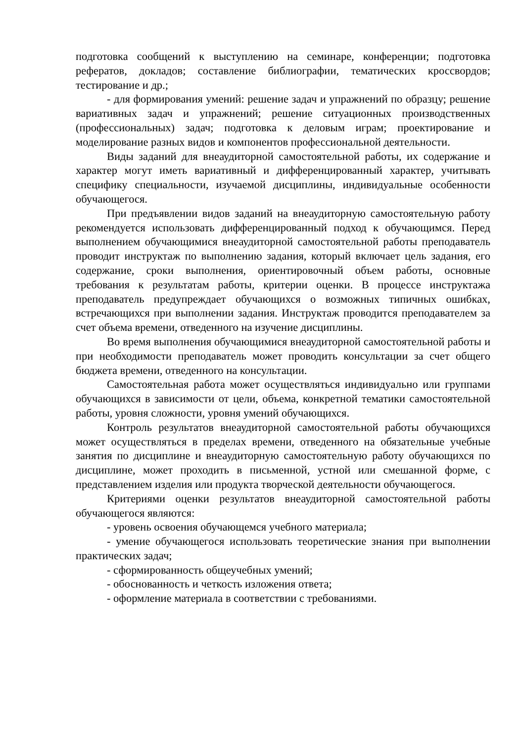подготовка сообщений к выступлению на семинаре, конференции; подготовка рефератов, докладов; составление библиографии, тематических кроссвордов; тестирование и др.;
- для формирования умений: решение задач и упражнений по образцу; решение вариативных задач и упражнений; решение ситуационных производственных (профессиональных) задач; подготовка к деловым играм; проектирование и моделирование разных видов и компонентов профессиональной деятельности.
Виды заданий для внеаудиторной самостоятельной работы, их содержание и характер могут иметь вариативный и дифференцированный характер, учитывать специфику специальности, изучаемой дисциплины, индивидуальные особенности обучающегося.
При предъявлении видов заданий на внеаудиторную самостоятельную работу рекомендуется использовать дифференцированный подход к обучающимся. Перед выполнением обучающимися внеаудиторной самостоятельной работы преподаватель проводит инструктаж по выполнению задания, который включает цель задания, его содержание, сроки выполнения, ориентировочный объем работы, основные требования к результатам работы, критерии оценки. В процессе инструктажа преподаватель предупреждает обучающихся о возможных типичных ошибках, встречающихся при выполнении задания. Инструктаж проводится преподавателем за счет объема времени, отведенного на изучение дисциплины.
Во время выполнения обучающимися внеаудиторной самостоятельной работы и при необходимости преподаватель может проводить консультации за счет общего бюджета времени, отведенного на консультации.
Самостоятельная работа может осуществляться индивидуально или группами обучающихся в зависимости от цели, объема, конкретной тематики самостоятельной работы, уровня сложности, уровня умений обучающихся.
Контроль результатов внеаудиторной самостоятельной работы обучающихся может осуществляться в пределах времени, отведенного на обязательные учебные занятия по дисциплине и внеаудиторную самостоятельную работу обучающихся по дисциплине, может проходить в письменной, устной или смешанной форме, с представлением изделия или продукта творческой деятельности обучающегося.
Критериями оценки результатов внеаудиторной самостоятельной работы обучающегося являются:
- уровень освоения обучающемся учебного материала;
- умение обучающегося использовать теоретические знания при выполнении практических задач;
- сформированность общеучебных умений;
- обоснованность и четкость изложения ответа;
- оформление материала в соответствии с требованиями.